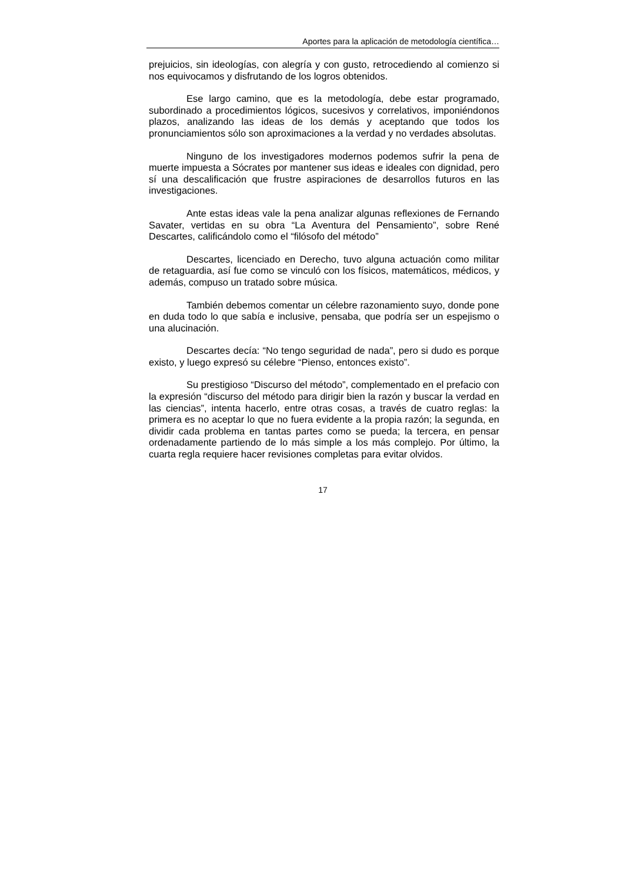Aportes para la aplicación de metodología científica…
prejuicios, sin ideologías, con alegría y con gusto, retrocediendo al comienzo si nos equivocamos y disfrutando de los logros obtenidos.
Ese largo camino, que es la metodología, debe estar programado, subordinado a procedimientos lógicos, sucesivos y correlativos, imponiéndonos plazos, analizando las ideas de los demás y aceptando que todos los pronunciamientos sólo son aproximaciones a la verdad y no verdades absolutas.
Ninguno de los investigadores modernos podemos sufrir la pena de muerte impuesta a Sócrates por mantener sus ideas e ideales con dignidad, pero sí una descalificación que frustre aspiraciones de desarrollos futuros en las investigaciones.
Ante estas ideas vale la pena analizar algunas reflexiones de Fernando Savater, vertidas en su obra “La Aventura del Pensamiento”, sobre René Descartes, calificándolo como el “filósofo del método”
Descartes, licenciado en Derecho, tuvo alguna actuación como militar de retaguardia, así fue como se vinculó con los físicos, matemáticos, médicos, y además, compuso un tratado sobre música.
También debemos comentar un célebre razonamiento suyo, donde pone en duda todo lo que sabía e inclusive, pensaba, que podría ser un espejismo o una alucinación.
Descartes decía: “No tengo seguridad de nada”, pero si dudo es porque existo, y luego expresó su célebre “Pienso, entonces existo”.
Su prestigioso “Discurso del método”, complementado en el prefacio con la expresión “discurso del método para dirigir bien la razón y buscar la verdad en las ciencias”, intenta hacerlo, entre otras cosas, a través de cuatro reglas: la primera es no aceptar lo que no fuera evidente a la propia razón; la segunda, en dividir cada problema en tantas partes como se pueda; la tercera, en pensar ordenadamente partiendo de lo más simple a los más complejo. Por último, la cuarta regla requiere hacer revisiones completas para evitar olvidos.
17